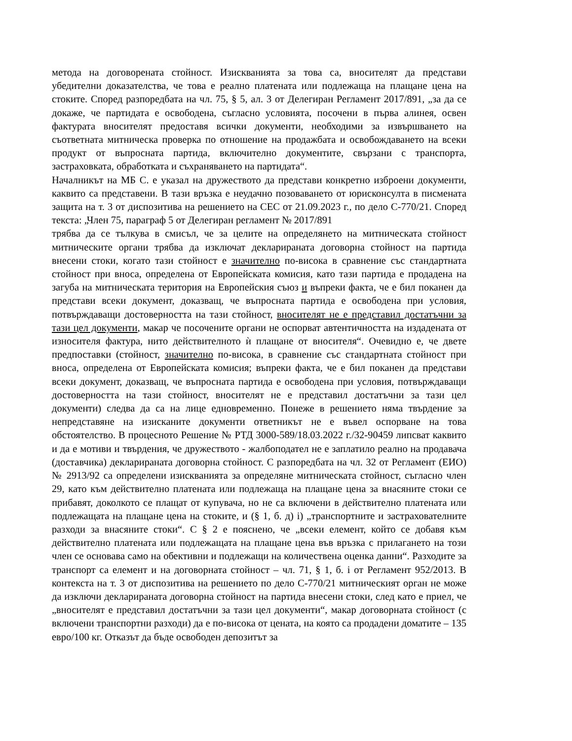метода на договорената стойност. Изискванията за това са, вносителят да представи убедителни доказателства, че това е реално платената или подлежаща на плащане цена на стоките. Според разпоредбата на чл. 75, § 5, ал. 3 от Делегиран Регламент 2017/891, „за да се докаже, че партидата е освободена, съгласно условията, посочени в първа алинея, освен фактурата вносителят предоставя всички документи, необходими за извършването на съответната митническа проверка по отношение на продажбата и освобождаването на всеки продукт от въпросната партида, включително документите, свързани с транспорта, застраховката, обработката и съхраняването на партидата“.
Началникът на МБ С. е указал на дружеството да представи конкретно изброени документи, каквито са представени. В тази връзка е неудачно позоваването от юрисконсулта в писмената защита на т. 3 от диспозитива на решението на СЕС от 21.09.2023 г., по дело C-770/21. Според текста: „Член 75, параграф 5 от Делегиран регламент № 2017/891
трябва да се тълкува в смисъл, че за целите на определянето на митническата стойност митническите органи трябва да изключат декларираната договорна стойност на партида внесени стоки, когато тази стойност е значително по-висока в сравнение със стандартната стойност при вноса, определена от Европейската комисия, като тази партида е продадена на загуба на митническата територия на Европейския съюз и въпреки факта, че е бил поканен да представи всеки документ, доказващ, че въпросната партида е освободена при условия, потвърждаващи достоверността на тази стойност, вносителят не е представил достатъчни за тази цел документи, макар че посочените органи не оспорват автентичността на издадената от износителя фактура, нито действителното ѝ плащане от вносителя“. Очевидно е, че двете предпоставки (стойност, значително по-висока, в сравнение със стандартната стойност при вноса, определена от Европейската комисия; въпреки факта, че е бил поканен да представи всеки документ, доказващ, че въпросната партида е освободена при условия, потвърждаващи достоверността на тази стойност, вносителят не е представил достатъчни за тази цел документи) следва да са на лице едновременно. Понеже в решението няма твърдение за непредставяне на изисканите документи ответникът не е въвел оспорване на това обстоятелство. В процесното Решение № РТД 3000-589/18.03.2022 г./32-90459 липсват каквито и да е мотиви и твърдения, че дружеството - жалбоподател не е заплатило реално на продавача (доставчика) декларираната договорна стойност. С разпоредбата на чл. 32 от Регламент (ЕИО) № 2913/92 са определени изискванията за определяне митническата стойност, съгласно член 29, като към действително платената или подлежаща на плащане цена за внасяните стоки се прибавят, доколкото се плащат от купувача, но не са включени в действително платената или подлежащата на плащане цена на стоките, и (§ 1, б. д) i) „транспортните и застрахователните разходи за внасяните стоки“. С § 2 е пояснено, че „всеки елемент, който се добавя към действително платената или подлежащата на плащане цена във връзка с прилагането на този член се основава само на обективни и подлежащи на количествена оценка данни“. Разходите за транспорт са елемент и на договорната стойност – чл. 71, § 1, б. i от Регламент 952/2013. В контекста на т. 3 от диспозитива на решението по дело C-770/21 митническият орган не може да изключи декларираната договорна стойност на партида внесени стоки, след като е приел, че „вносителят е представил достатъчни за тази цел документи“, макар договорната стойност (с включени транспортни разходи) да е по-висока от цената, на която са продадени доматите – 135 евро/100 кг. Отказът да бъде освободен депозитът за